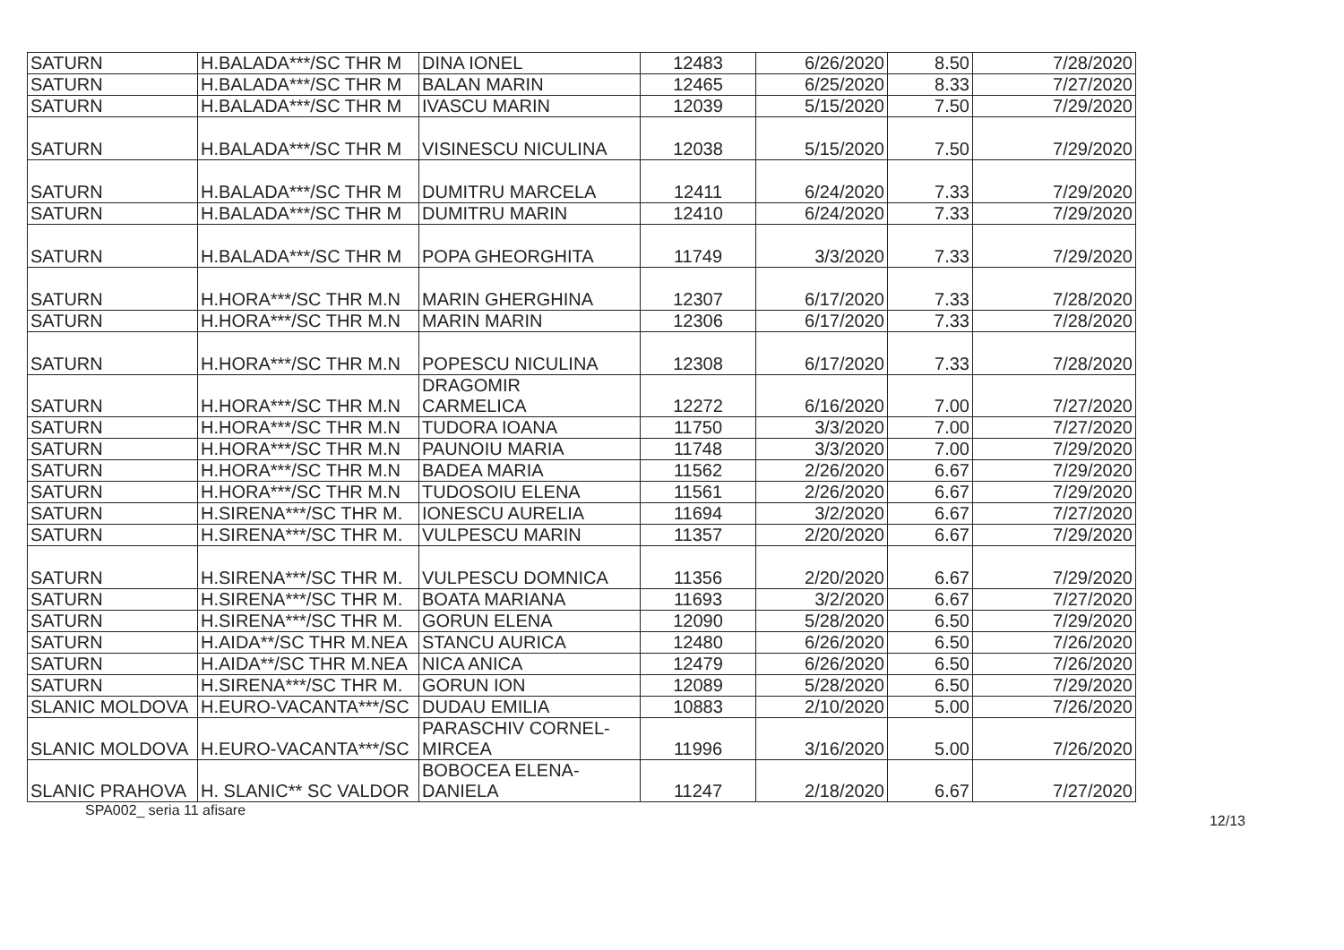| SATURN | H.BALADA***/SC THR M | DINA IONEL | 12483 | 6/26/2020 | 8.50 | 7/28/2020 |
| SATURN | H.BALADA***/SC THR M | BALAN MARIN | 12465 | 6/25/2020 | 8.33 | 7/27/2020 |
| SATURN | H.BALADA***/SC THR M | IVASCU MARIN | 12039 | 5/15/2020 | 7.50 | 7/29/2020 |
| SATURN | H.BALADA***/SC THR M | VISINESCU NICULINA | 12038 | 5/15/2020 | 7.50 | 7/29/2020 |
| SATURN | H.BALADA***/SC THR M | DUMITRU MARCELA | 12411 | 6/24/2020 | 7.33 | 7/29/2020 |
| SATURN | H.BALADA***/SC THR M | DUMITRU MARIN | 12410 | 6/24/2020 | 7.33 | 7/29/2020 |
| SATURN | H.BALADA***/SC THR M | POPA GHEORGHITA | 11749 | 3/3/2020 | 7.33 | 7/29/2020 |
| SATURN | H.HORA***/SC THR M.N | MARIN GHERGHINA | 12307 | 6/17/2020 | 7.33 | 7/28/2020 |
| SATURN | H.HORA***/SC THR M.N | MARIN MARIN | 12306 | 6/17/2020 | 7.33 | 7/28/2020 |
| SATURN | H.HORA***/SC THR M.N | POPESCU NICULINA | 12308 | 6/17/2020 | 7.33 | 7/28/2020 |
| SATURN | H.HORA***/SC THR M.N | DRAGOMIR CARMELICA | 12272 | 6/16/2020 | 7.00 | 7/27/2020 |
| SATURN | H.HORA***/SC THR M.N | TUDORA IOANA | 11750 | 3/3/2020 | 7.00 | 7/27/2020 |
| SATURN | H.HORA***/SC THR M.N | PAUNOIU MARIA | 11748 | 3/3/2020 | 7.00 | 7/29/2020 |
| SATURN | H.HORA***/SC THR M.N | BADEA MARIA | 11562 | 2/26/2020 | 6.67 | 7/29/2020 |
| SATURN | H.HORA***/SC THR M.N | TUDOSOIU ELENA | 11561 | 2/26/2020 | 6.67 | 7/29/2020 |
| SATURN | H.SIRENA***/SC THR M. | IONESCU AURELIA | 11694 | 3/2/2020 | 6.67 | 7/27/2020 |
| SATURN | H.SIRENA***/SC THR M. | VULPESCU MARIN | 11357 | 2/20/2020 | 6.67 | 7/29/2020 |
| SATURN | H.SIRENA***/SC THR M. | VULPESCU DOMNICA | 11356 | 2/20/2020 | 6.67 | 7/29/2020 |
| SATURN | H.SIRENA***/SC THR M. | BOATA MARIANA | 11693 | 3/2/2020 | 6.67 | 7/27/2020 |
| SATURN | H.SIRENA***/SC THR M. | GORUN ELENA | 12090 | 5/28/2020 | 6.50 | 7/29/2020 |
| SATURN | H.AIDA**/SC THR M.NEA | STANCU AURICA | 12480 | 6/26/2020 | 6.50 | 7/26/2020 |
| SATURN | H.AIDA**/SC THR M.NEA | NICA ANICA | 12479 | 6/26/2020 | 6.50 | 7/26/2020 |
| SATURN | H.SIRENA***/SC THR M. | GORUN ION | 12089 | 5/28/2020 | 6.50 | 7/29/2020 |
| SLANIC MOLDOVA | H.EURO-VACANTA***/SC | DUDAU EMILIA | 10883 | 2/10/2020 | 5.00 | 7/26/2020 |
| SLANIC MOLDOVA | H.EURO-VACANTA***/SC | PARASCHIV CORNEL- MIRCEA | 11996 | 3/16/2020 | 5.00 | 7/26/2020 |
| SLANIC PRAHOVA | H. SLANIC** SC VALDOR | BOBOCEA ELENA- DANIELA | 11247 | 2/18/2020 | 6.67 | 7/27/2020 |
SPA002_ seria 11 afisare 12/13